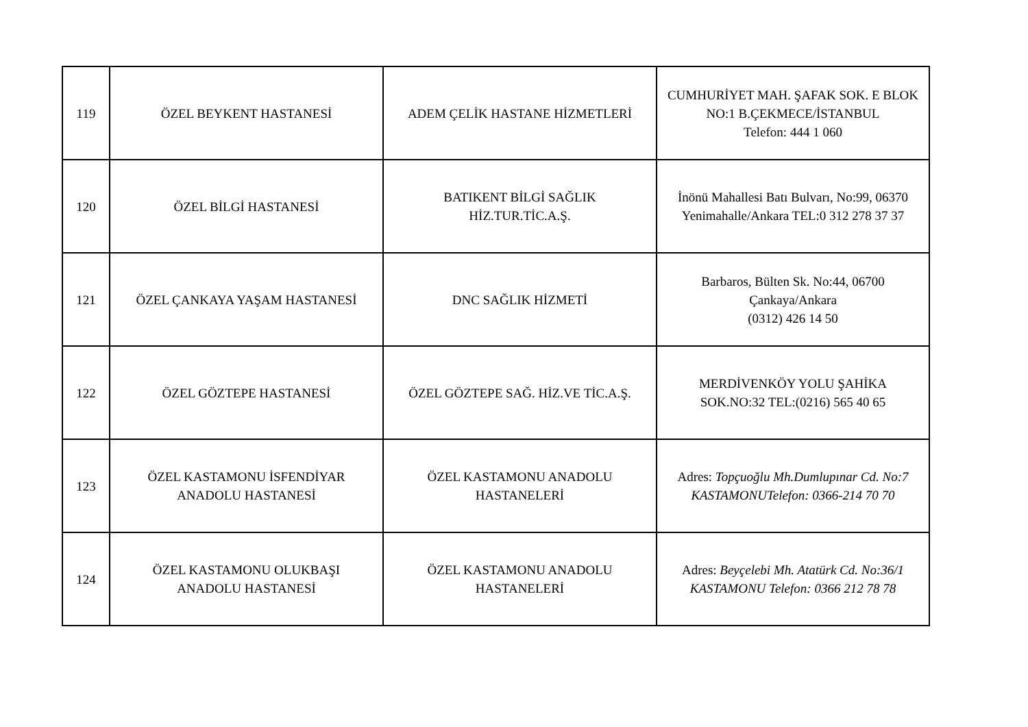| 119 | ÖZEL BEYKENT HASTANESİ | ADEM ÇELİK HASTANE HİZMETLERİ | CUMHURİYET MAH. ŞAFAK SOK. E BLOK NO:1 B.ÇEKMECE/İSTANBUL Telefon: 444 1 060 |
| 120 | ÖZEL BİLGİ HASTANESİ | BATIKENT BİLGİ SAĞLIK HİZ.TUR.TİC.A.Ş. | İnönü Mahallesi Batı Bulvarı, No:99, 06370 Yenimahalle/Ankara TEL:0 312 278 37 37 |
| 121 | ÖZEL ÇANKAYA YAŞAM HASTANESİ | DNC SAĞLIK HİZMETİ | Barbaros, Bülten Sk. No:44, 06700 Çankaya/Ankara (0312) 426 14 50 |
| 122 | ÖZEL GÖZTEPE HASTANESİ | ÖZEL GÖZTEPE SAĞ. HİZ.VE TİC.A.Ş. | MERDİVENKÖY YOLU ŞAHİKA SOK.NO:32 TEL:(0216) 565 40 65 |
| 123 | ÖZEL KASTAMONU İSFENDİYAR ANADOLU HASTANESİ | ÖZEL KASTAMONU ANADOLU HASTANELERİ | Adres: Topçuoğlu Mh.Dumlupınar Cd. No:7 KASTAMONUTelefon: 0366-214 70 70 |
| 124 | ÖZEL KASTAMONU OLUKBAŞI ANADOLU HASTANESİ | ÖZEL KASTAMONU ANADOLU HASTANELERİ | Adres: Beyçelebi Mh. Atatürk Cd. No:36/1 KASTAMONU Telefon: 0366 212 78 78 |